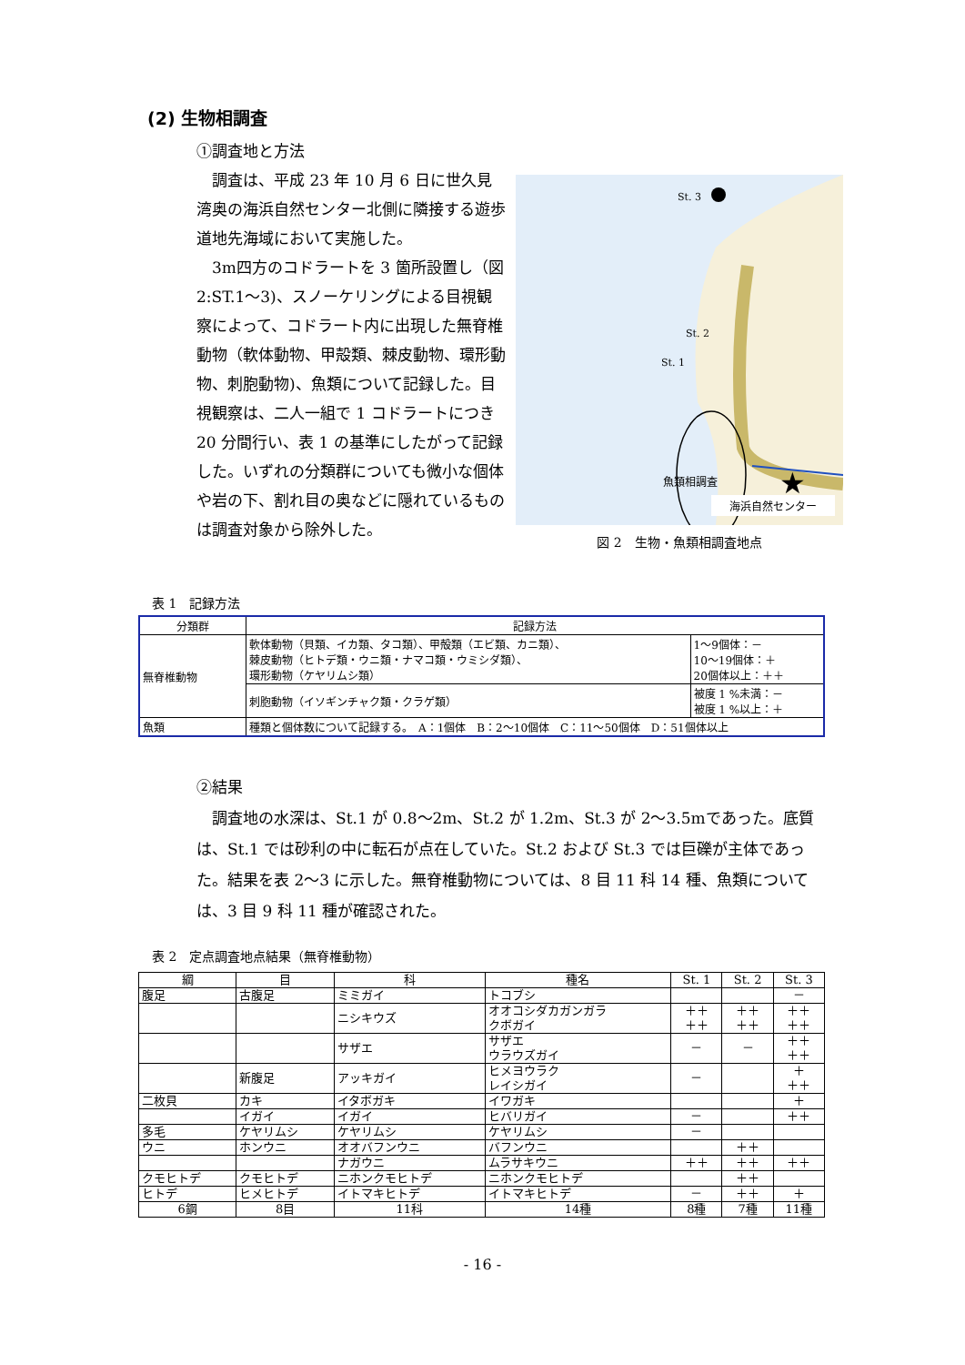(2) 生物相調査
①調査地と方法
　調査は、平成 23 年 10 月 6 日に世久見湾奥の海浜自然センター北側に隣接する遊歩道地先海域において実施した。
　3m四方のコドラートを 3 箇所設置し（図 2:ST.1〜3)、スノーケリングによる目視観察によって、コドラート内に出現した無脊椎動物（軟体動物、甲殻類、棘皮動物、環形動物、刺胞動物)、魚類について記録した。目視観察は、二人一組で 1 コドラートにつき 20 分間行い、表 1 の基準にしたがって記録した。いずれの分類群についても微小な個体や岩の下、割れ目の奥などに隠れているものは調査対象から除外した。
★
St. 3
St. 2
St. 1
魚類相調査
海浜自然センター
図 2　生物・魚類相調査地点
表 1　記録方法
| 分類群 | 記録方法 | |
| --- | --- | --- |
| 無脊椎動物 | 軟体動物（貝類、イカ類、タコ類）、甲殻類（エビ類、カニ類）、 棘皮動物（ヒトデ類・ウニ類・ナマコ類・ウミシダ類）、 環形動物（ケヤリムシ類） | 1〜9個体：－ 10〜19個体：＋ 20個体以上：＋＋ |
| | 刺胞動物（イソギンチャク類・クラゲ類） | 被度 1 %未満：－ 被度 1 %以上：＋ |
| 魚類 | 種類と個体数について記録する。 A：1個体 B：2〜10個体 C：11〜50個体 D：51個体以上 | |
②結果
　調査地の水深は、St.1 が 0.8〜2m、St.2 が 1.2m、St.3 が 2〜3.5mであった。底質は、St.1 では砂利の中に転石が点在していた。St.2 および St.3 では巨礫が主体であった。結果を表 2〜3 に示した。無脊椎動物については、8 目 11 科 14 種、魚類については、3 目 9 科 11 種が確認された。
表 2　定点調査地点結果（無脊椎動物）
| 綱 | 目 | 科 | 種名 | St. 1 | St. 2 | St. 3 |
| --- | --- | --- | --- | --- | --- | --- |
| 腹足 | 古腹足 | ミミガイ | トコブシ | | | － |
| | | ニシキウズ | オオコシダカガンガラ クボガイ | ＋＋ ＋＋ | ＋＋ ＋＋ | ＋＋ ＋＋ |
| | | サザエ | サザエ ウラウズガイ | － | － | ＋＋ ＋＋ |
| | 新腹足 | アッキガイ | ヒメヨウラク レイシガイ | － | | ＋ ＋＋ |
| 二枚貝 | カキ | イタボガキ | イワガキ | | | ＋ |
| | イガイ | イガイ | ヒバリガイ | － | | ＋＋ |
| 多毛 | ケヤリムシ | ケヤリムシ | ケヤリムシ | － | | |
| ウニ | ホンウニ | オオバフンウニ | バフンウニ | | ＋＋ | |
| | | ナガウニ | ムラサキウニ | ＋＋ | ＋＋ | ＋＋ |
| クモヒトデ | クモヒトデ | ニホンクモヒトデ | ニホンクモヒトデ | | ＋＋ | |
| ヒトデ | ヒメヒトデ | イトマキヒトデ | イトマキヒトデ | － | ＋＋ | ＋ |
| 6鋼 | 8目 | 11科 | 14種 | 8種 | 7種 | 11種 |
- 16 -